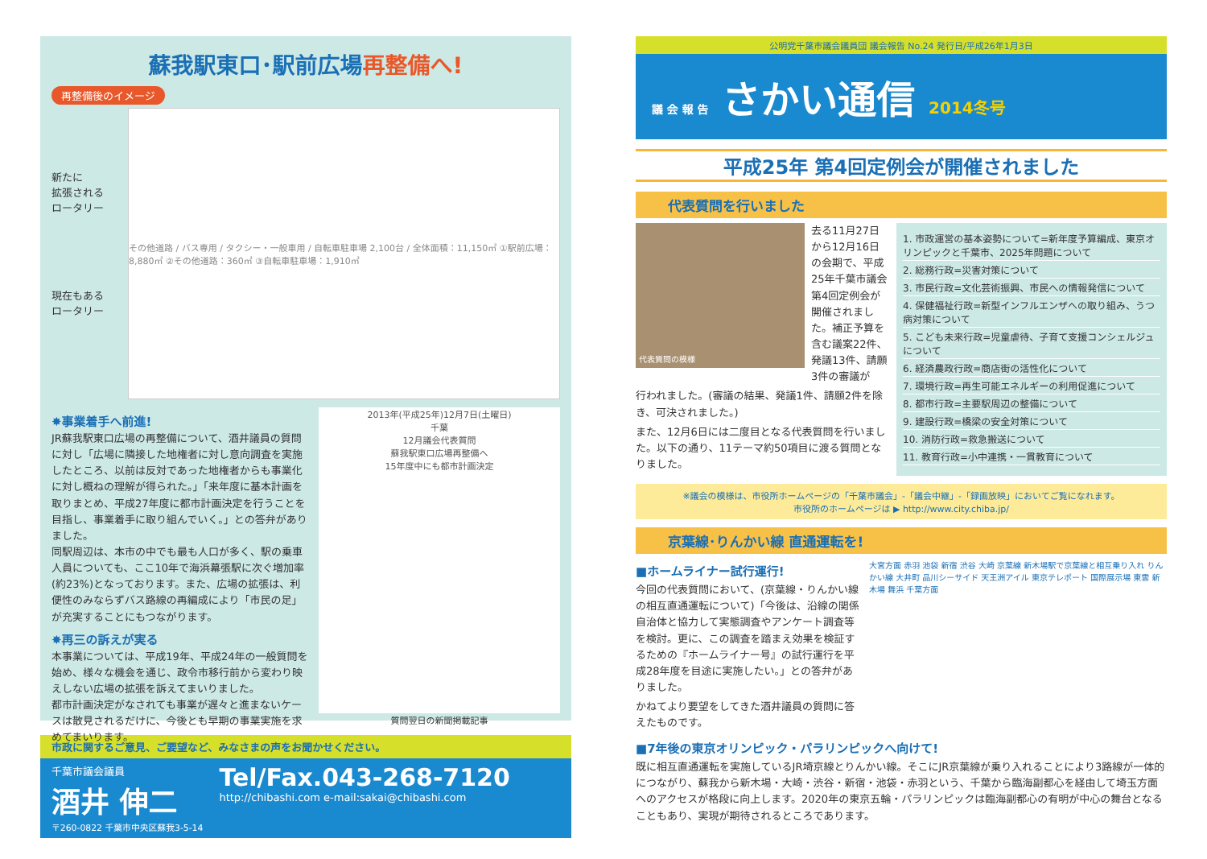蘇我駅東口･駅前広場再整備へ!
再整備後のイメージ
新たに
拡張される
ロータリー
現在もある
ロータリー
その他道路 / バス専用 / タクシー・一般車用 / 自転車駐車場 2,100台 / 全体面積：11,150㎡ ①駅前広場：8,880㎡ ②その他道路：360㎡ ③自転車駐車場：1,910㎡
✸事業着手へ前進!
JR蘇我駅東口広場の再整備について、酒井議員の質問に対し「広場に隣接した地権者に対し意向調査を実施したところ、以前は反対であった地権者からも事業化に対し概ねの理解が得られた。」「来年度に基本計画を取りまとめ、平成27年度に都市計画決定を行うことを目指し、事業着手に取り組んでいく。」との答弁がありました。
同駅周辺は、本市の中でも最も人口が多く、駅の乗車人員についても、ここ10年で海浜幕張駅に次ぐ増加率(約23%)となっております。また、広場の拡張は、利便性のみならずバス路線の再編成により「市民の足」が充実することにもつながります。
✸再三の訴えが実る
本事業については、平成19年、平成24年の一般質問を始め、様々な機会を通じ、政令市移行前から変わり映えしない広場の拡張を訴えてまいりました。
都市計画決定がなされても事業が遅々と進まないケースは散見されるだけに、今後とも早期の事業実施を求めてまいります。
2013年(平成25年)12月7日(土曜日)
千葉
12月議会代表質問
蘇我駅東口広場再整備へ
15年度中にも都市計画決定
質問翌日の新聞掲載記事
市政に関するご意見、ご要望など、みなさまの声をお聞かせください。
千葉市議会議員
酒井 伸二
〒260-0822 千葉市中央区蘇我3-5-14
Tel/Fax.043-268-7120
http://chibashi.com e-mail:sakai@chibashi.com
公明党千葉市議会議員団 議会報告 No.24 発行日/平成26年1月3日
議 会 報 告 さかい通信 2014冬号
平成25年 第4回定例会が開催されました
代表質問を行いました
代表質問の模様
去る11月27日から12月16日の会期で、平成25年千葉市議会第4回定例会が開催されました。補正予算を含む議案22件、発議13件、請願3件の審議が
行われました。(審議の結果、発議1件、請願2件を除き、可決されました。)
また、12月6日には二度目となる代表質問を行いました。以下の通り、11テーマ約50項目に渡る質問となりました。
1. 市政運営の基本姿勢について=新年度予算編成、東京オリンピックと千葉市、2025年問題について
2. 総務行政=災害対策について
3. 市民行政=文化芸術振興、市民への情報発信について
4. 保健福祉行政=新型インフルエンザへの取り組み、うつ病対策について
5. こども未来行政=児童虐待、子育て支援コンシェルジュについて
6. 経済農政行政=商店街の活性化について
7. 環境行政=再生可能エネルギーの利用促進について
8. 都市行政=主要駅周辺の整備について
9. 建設行政=橋梁の安全対策について
10. 消防行政=救急搬送について
11. 教育行政=小中連携・一貫教育について
※議会の模様は、市役所ホームページの「千葉市議会」-「議会中継」-「録画放映」においてご覧になれます。
市役所のホームページは ▶ http://www.city.chiba.jp/
京葉線･りんかい線 直通運転を!
■ホームライナー試行運行!
今回の代表質問において、(京葉線・りんかい線の相互直通運転について)「今後は、沿線の関係自治体と協力して実態調査やアンケート調査等を検討。更に、この調査を踏まえ効果を検証するための『ホームライナー号』の試行運行を平成28年度を目途に実施したい。」との答弁がありました。
かねてより要望をしてきた酒井議員の質問に答えたものです。
大宮方面 赤羽 池袋 新宿 渋谷 大崎 京葉線 新木場駅で京葉線と相互乗り入れ りんかい線 大井町 品川シーサイド 天王洲アイル 東京テレポート 国際展示場 東雲 新木場 舞浜 千葉方面
■7年後の東京オリンピック・パラリンピックへ向けて!
既に相互直通運転を実施しているJR埼京線とりんかい線。そこにJR京葉線が乗り入れることにより3路線が一体的につながり、蘇我から新木場・大崎・渋谷・新宿・池袋・赤羽という、千葉から臨海副都心を経由して埼玉方面へのアクセスが格段に向上します。2020年の東京五輪・パラリンピックは臨海副都心の有明が中心の舞台となることもあり、実現が期待されるところであります。